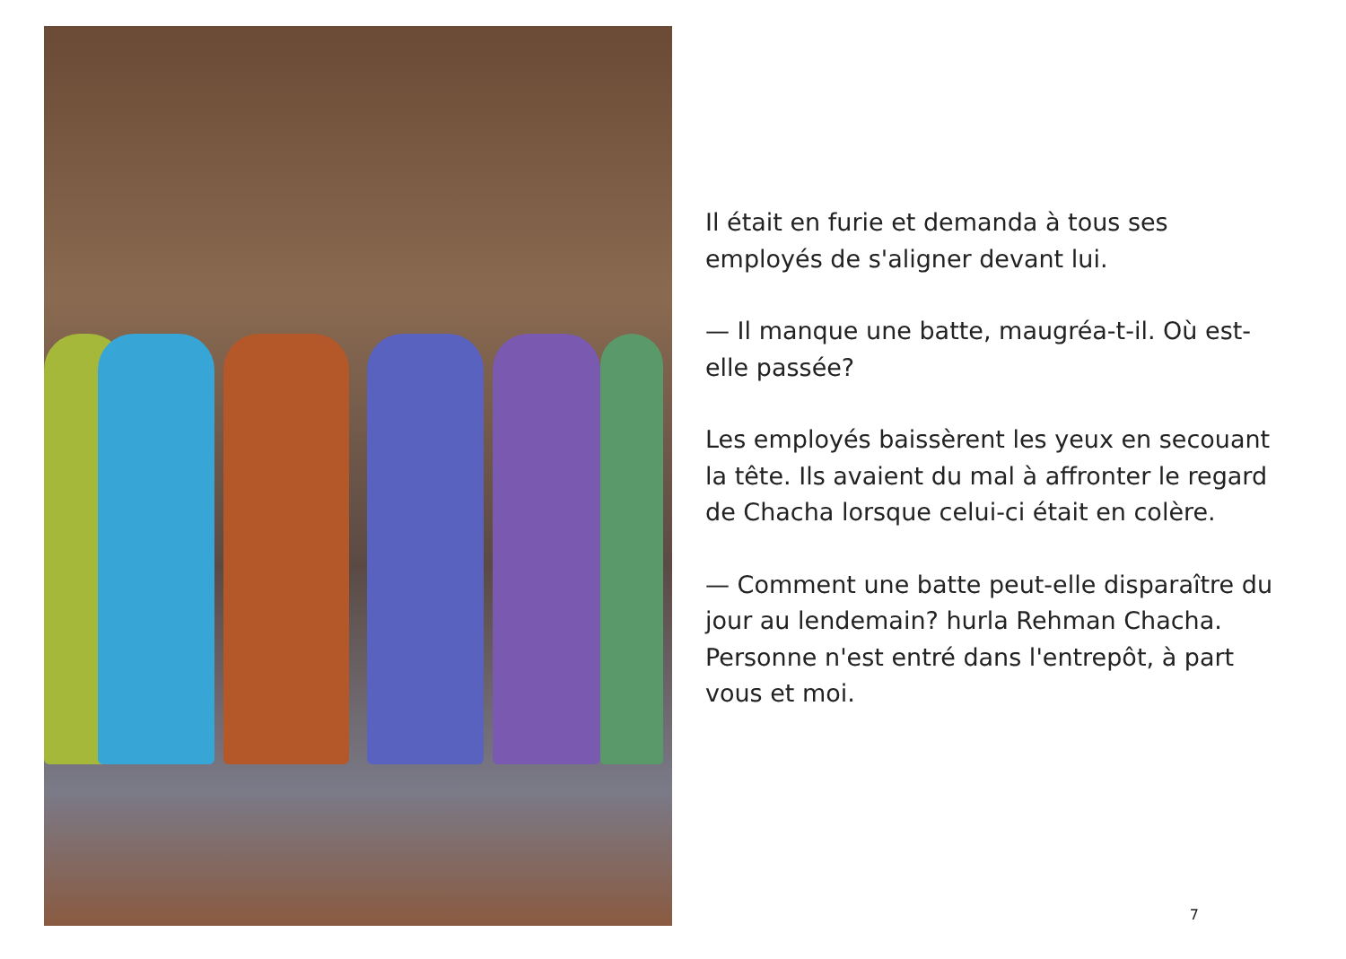Il était en furie et demanda à tous ses employés de s'aligner devant lui.
— Il manque une batte, maugréa-t-il. Où est-elle passée?
Les employés baissèrent les yeux en secouant la tête. Ils avaient du mal à affronter le regard de Chacha lorsque celui-ci était en colère.
— Comment une batte peut-elle disparaître du jour au lendemain? hurla Rehman Chacha. Personne n'est entré dans l'entrepôt, à part vous et moi.
7